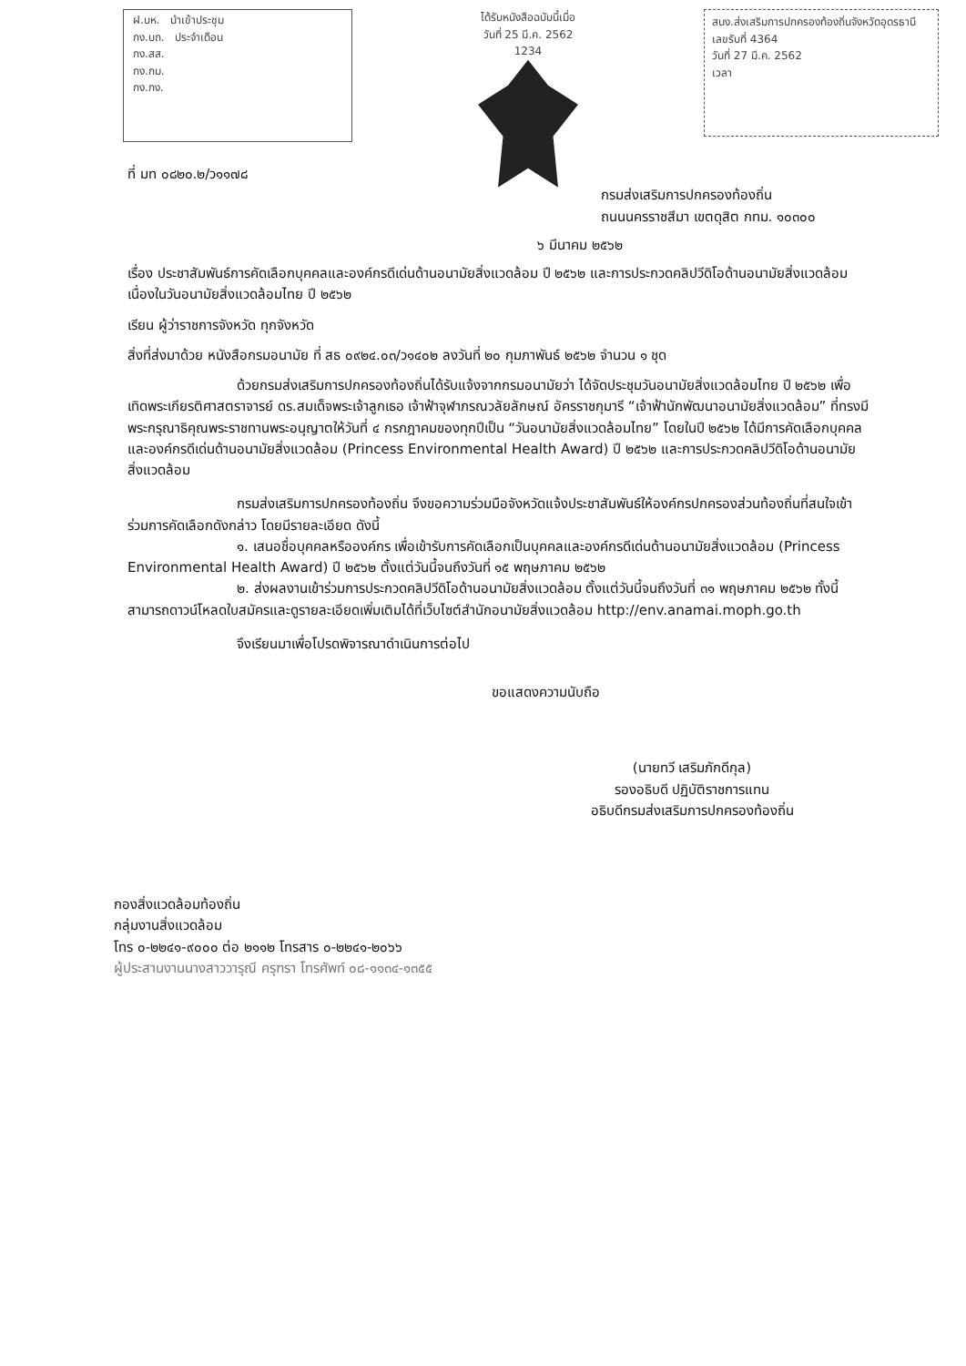ฝ.บห. นำเข้าประชุม
กง.บถ. ประจำเดือน
กง.สส.
กง.กม.
กง.กง.
ได้รับหนังสือฉบับนี้เมื่อ
วันที่ 25 มี.ค. 2562
1234
สนง.ส่งเสริมการปกครองท้องถิ่นจังหวัดอุดรธานี
เลขรับที่ 4364
วันที่ 27 มี.ค. 2562
เวลา
ที่ มท ๐๘๒๐.๒/ว๑๑๗๘
กรมส่งเสริมการปกครองท้องถิ่น
ถนนนครราชสีมา เขตดุสิต กทม. ๑๐๓๐๐
๖ มีนาคม ๒๕๖๒
เรื่อง ประชาสัมพันธ์การคัดเลือกบุคคลและองค์กรดีเด่นด้านอนามัยสิ่งแวดล้อม ปี ๒๕๖๒ และการประกวดคลิปวีดิโอด้านอนามัยสิ่งแวดล้อม เนื่องในวันอนามัยสิ่งแวดล้อมไทย ปี ๒๕๖๒
เรียน ผู้ว่าราชการจังหวัด ทุกจังหวัด
สิ่งที่ส่งมาด้วย หนังสือกรมอนามัย ที่ สธ ๐๙๒๔.๐๓/ว๑๔๐๒ ลงวันที่ ๒๐ กุมภาพันธ์ ๒๕๖๒ จำนวน ๑ ชุด
ด้วยกรมส่งเสริมการปกครองท้องถิ่นได้รับแจ้งจากกรมอนามัยว่า ได้จัดประชุมวันอนามัยสิ่งแวดล้อมไทย ปี ๒๕๖๒ เพื่อเทิดพระเกียรติศาสตราจารย์ ดร.สมเด็จพระเจ้าลูกเธอ เจ้าฟ้าจุฬาภรณวลัยลักษณ์ อัครราชกุมารี “เจ้าฟ้านักพัฒนาอนามัยสิ่งแวดล้อม” ที่ทรงมีพระกรุณาธิคุณพระราชทานพระอนุญาตให้วันที่ ๔ กรกฎาคมของทุกปีเป็น “วันอนามัยสิ่งแวดล้อมไทย” โดยในปี ๒๕๖๒ ได้มีการคัดเลือกบุคคลและองค์กรดีเด่นด้านอนามัยสิ่งแวดล้อม (Princess Environmental Health Award) ปี ๒๕๖๒ และการประกวดคลิปวีดิโอด้านอนามัยสิ่งแวดล้อม
กรมส่งเสริมการปกครองท้องถิ่น จึงขอความร่วมมือจังหวัดแจ้งประชาสัมพันธ์ให้องค์กรปกครองส่วนท้องถิ่นที่สนใจเข้าร่วมการคัดเลือกดังกล่าว โดยมีรายละเอียด ดังนี้
๑. เสนอชื่อบุคคลหรือองค์กร เพื่อเข้ารับการคัดเลือกเป็นบุคคลและองค์กรดีเด่นด้านอนามัยสิ่งแวดล้อม (Princess Environmental Health Award) ปี ๒๕๖๒ ตั้งแต่วันนี้จนถึงวันที่ ๑๕ พฤษภาคม ๒๕๖๒
๒. ส่งผลงานเข้าร่วมการประกวดคลิปวีดิโอด้านอนามัยสิ่งแวดล้อม ตั้งแต่วันนี้จนถึงวันที่ ๓๑ พฤษภาคม ๒๕๖๒ ทั้งนี้ สามารถดาวน์โหลดใบสมัครและดูรายละเอียดเพิ่มเติมได้ที่เว็บไซต์สำนักอนามัยสิ่งแวดล้อม http://env.anamai.moph.go.th
จึงเรียนมาเพื่อโปรดพิจารณาดำเนินการต่อไป
ขอแสดงความนับถือ
(นายทวี เสริมภักดีกุล)
รองอธิบดี ปฏิบัติราชการแทน
อธิบดีกรมส่งเสริมการปกครองท้องถิ่น
กองสิ่งแวดล้อมท้องถิ่น
กลุ่มงานสิ่งแวดล้อม
โทร ๐-๒๒๔๑-๙๐๐๐ ต่อ ๒๑๑๒ โทรสาร ๐-๒๒๔๑-๒๐๖๖
ผู้ประสานงานนางสาววารุณี ครุฑรา โทรศัพท์ ๐๘-๑๑๓๔-๑๓๕๕